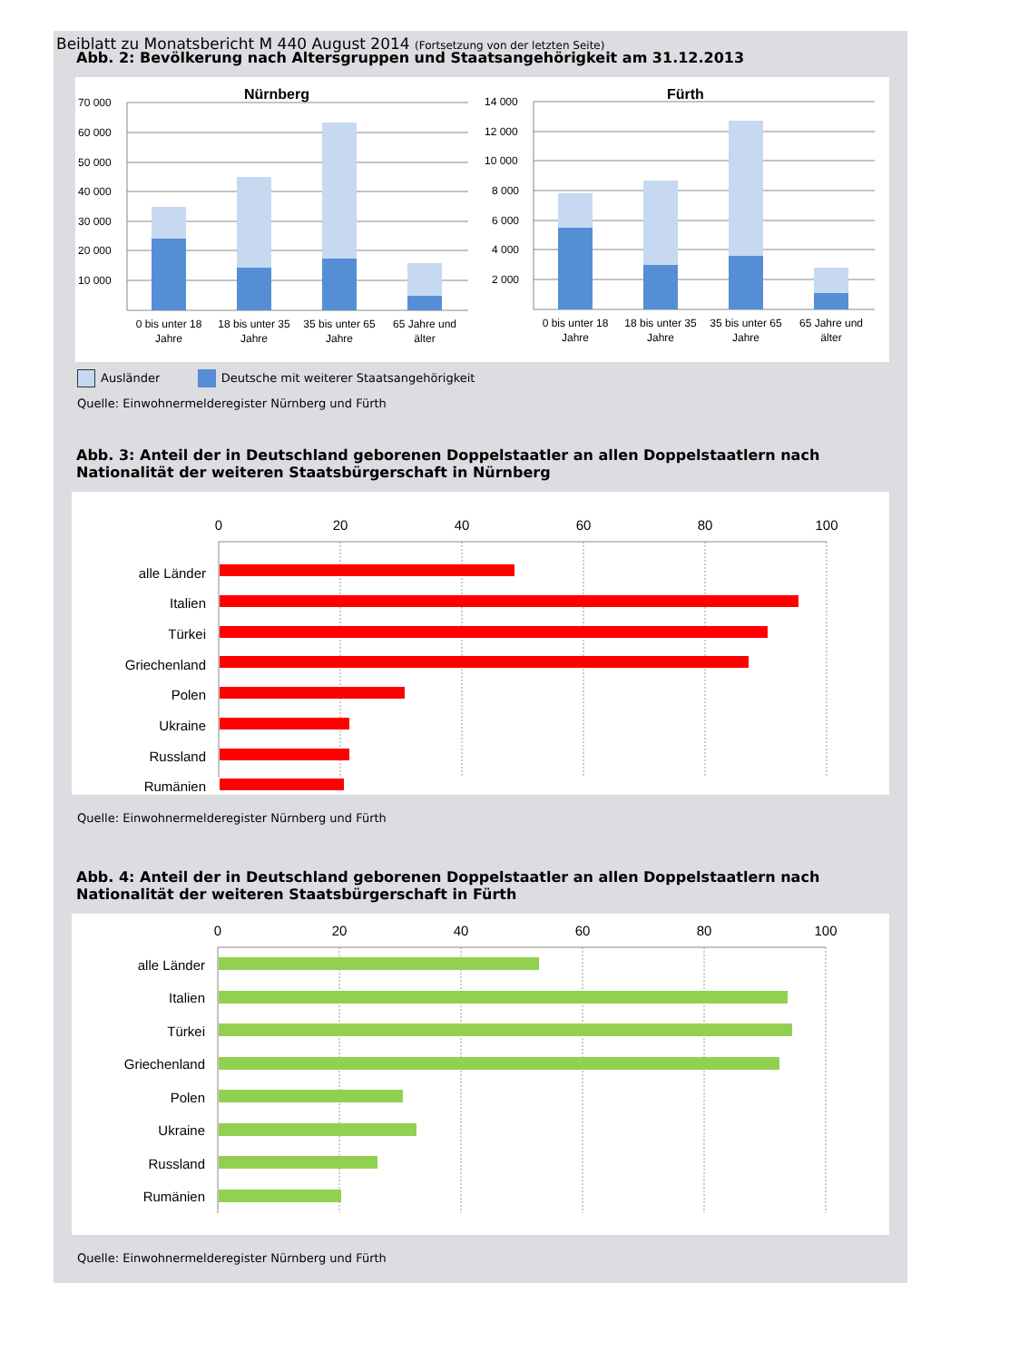Beiblatt zu Monatsbericht M 440 August 2014 (Fortsetzung von der letzten Seite)
Abb. 2: Bevölkerung nach Altersgruppen und Staatsangehörigkeit am 31.12.2013
Nürnberg
Fürth
70 000
60 000
50 000
40 000
30 000
20 000
10 000
14 000
12 000
10 000
8 000
6 000
4 000
2 000
0 bis unter 18
Jahre
18 bis unter 35
Jahre
35 bis unter 65
Jahre
65 Jahre und
älter
0 bis unter 18
Jahre
18 bis unter 35
Jahre
35 bis unter 65
Jahre
65 Jahre und
älter
Ausländer Deutsche mit weiterer Staatsangehörigkeit
Quelle: Einwohnermelderegister Nürnberg und Fürth
Abb. 3: Anteil der in Deutschland geborenen Doppelstaatler an allen Doppelstaatlern nach Nationalität der weiteren Staatsbürgerschaft in Nürnberg
0
20
40
60
80
100
alle Länder
Italien
Türkei
Griechenland
Polen
Ukraine
Russland
Rumänien
Quelle: Einwohnermelderegister Nürnberg und Fürth
Abb. 4: Anteil der in Deutschland geborenen Doppelstaatler an allen Doppelstaatlern nach Nationalität der weiteren Staatsbürgerschaft in Fürth
0
20
40
60
80
100
alle Länder
Italien
Türkei
Griechenland
Polen
Ukraine
Russland
Rumänien
Quelle: Einwohnermelderegister Nürnberg und Fürth